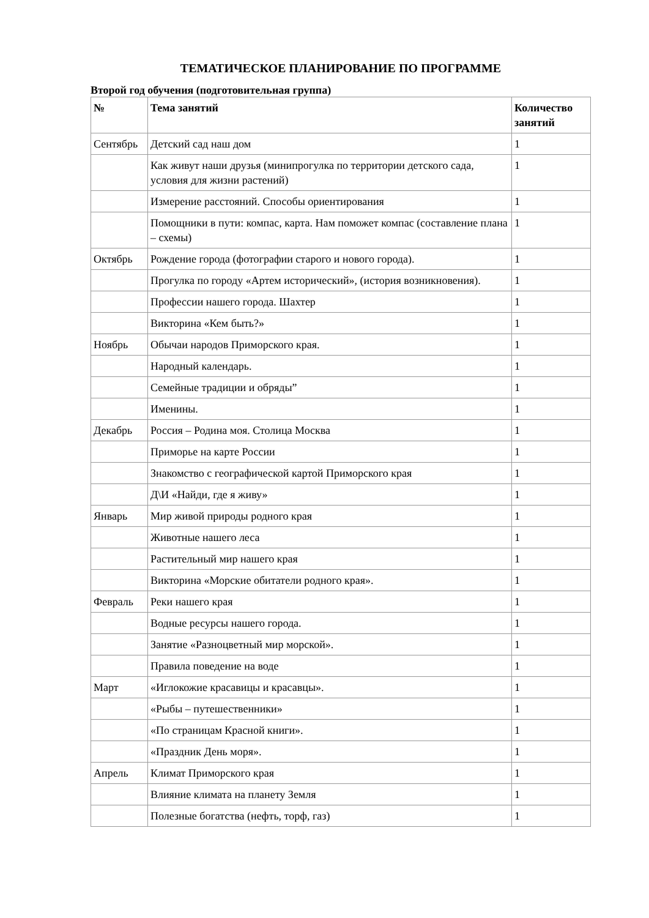ТЕМАТИЧЕСКОЕ ПЛАНИРОВАНИЕ ПО ПРОГРАММЕ
Второй год обучения (подготовительная группа)
| № | Тема занятий | Количество занятий |
| --- | --- | --- |
| Сентябрь | Детский сад наш дом | 1 |
| | Как живут наши друзья (минипрогулка по территории детского сада, условия для жизни растений) | 1 |
| | Измерение расстояний. Способы ориентирования | 1 |
| | Помощники в пути: компас, карта. Нам поможет компас (составление плана – схемы) | 1 |
| Октябрь | Рождение города (фотографии старого и нового города). | 1 |
| | Прогулка по городу «Артем исторический», (история возникновения). | 1 |
| | Профессии нашего города. Шахтер | 1 |
| | Викторина «Кем быть?» | 1 |
| Ноябрь | Обычаи народов Приморского края. | 1 |
| | Народный календарь. | 1 |
| | Семейные традиции и обряды” | 1 |
| | Именины. | 1 |
| Декабрь | Россия – Родина моя. Столица Москва | 1 |
| | Приморье на карте России | 1 |
| | Знакомство с географической картой Приморского края | 1 |
| | Д\И «Найди, где я живу» | 1 |
| Январь | Мир живой природы родного края | 1 |
| | Животные нашего леса | 1 |
| | Растительный мир нашего края | 1 |
| | Викторина «Морские обитатели родного края». | 1 |
| Февраль | Реки нашего края | 1 |
| | Водные ресурсы нашего города. | 1 |
| | Занятие «Разноцветный мир морской». | 1 |
| | Правила поведение на воде | 1 |
| Март | «Иглокожие красавицы и красавцы». | 1 |
| | «Рыбы – путешественники» | 1 |
| | «По страницам Красной книги». | 1 |
| | «Праздник День моря». | 1 |
| Апрель | Климат Приморского края | 1 |
| | Влияние климата на планету Земля | 1 |
| | Полезные богатства (нефть, торф, газ) | 1 |